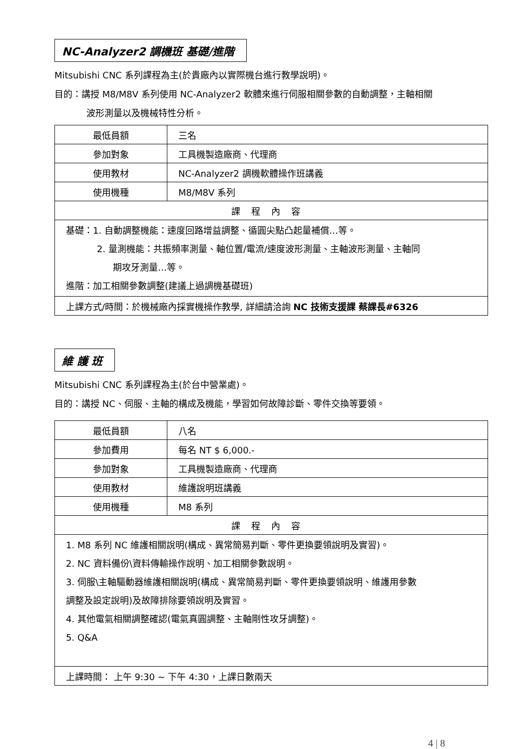NC-Analyzer2 調機班 基礎/進階
Mitsubishi CNC 系列課程為主(於貴廠內以實際機台進行教學說明)。
目的：講授 M8/M8V 系列使用 NC-Analyzer2 軟體來進行伺服相關參數的自動調整，主軸相關
波形測量以及機械特性分析。
| 最低員額 | 三名 |
| 參加對象 | 工具機製造廠商、代理商 |
| 使用教材 | NC-Analyzer2 調機軟體操作班講義 |
| 使用機種 | M8/M8V 系列 |
| 課程內容 | |
| 基礎：1. 自動調整機能：速度回路增益調整、循圓尖點凸起量補償…等。 2. 量測機能：共振頻率測量、軸位置/電流/速度波形測量、主軸波形測量、主軸同 期攻牙測量…等。 進階：加工相關參數調整(建議上過調機基礎班) | |
| 上課方式/時間：於機械廠內採實機操作教學, 詳細請洽詢 NC 技術支援課 蔡課長#6326 | |
維 護 班
Mitsubishi CNC 系列課程為主(於台中營業處)。
目的：講授 NC、伺服、主軸的構成及機能，學習如何故障診斷、零件交換等要領。
| 最低員額 | 八名 |
| 參加費用 | 每名 NT $ 6,000.- |
| 參加對象 | 工具機製造廠商、代理商 |
| 使用教材 | 維護說明班講義 |
| 使用機種 | M8 系列 |
| 課程內容 | |
| 1. M8 系列 NC 維護相關說明(構成、異常簡易判斷、零件更換要領說明及實習)。 2. NC 資料備份\資料傳輸操作說明、加工相關參數說明。 3. 伺服\主軸驅動器維護相關說明(構成、異常簡易判斷、零件更換要領說明、維護用參數 調整及設定說明)及故障排除要領說明及實習。 4. 其他電氣相關調整確認(電氣真圓調整、主軸剛性攻牙調整)。 5. Q&A | |
| 上課時間： 上午 9:30 ~ 下午 4:30，上課日數兩天 | |
4 | 8